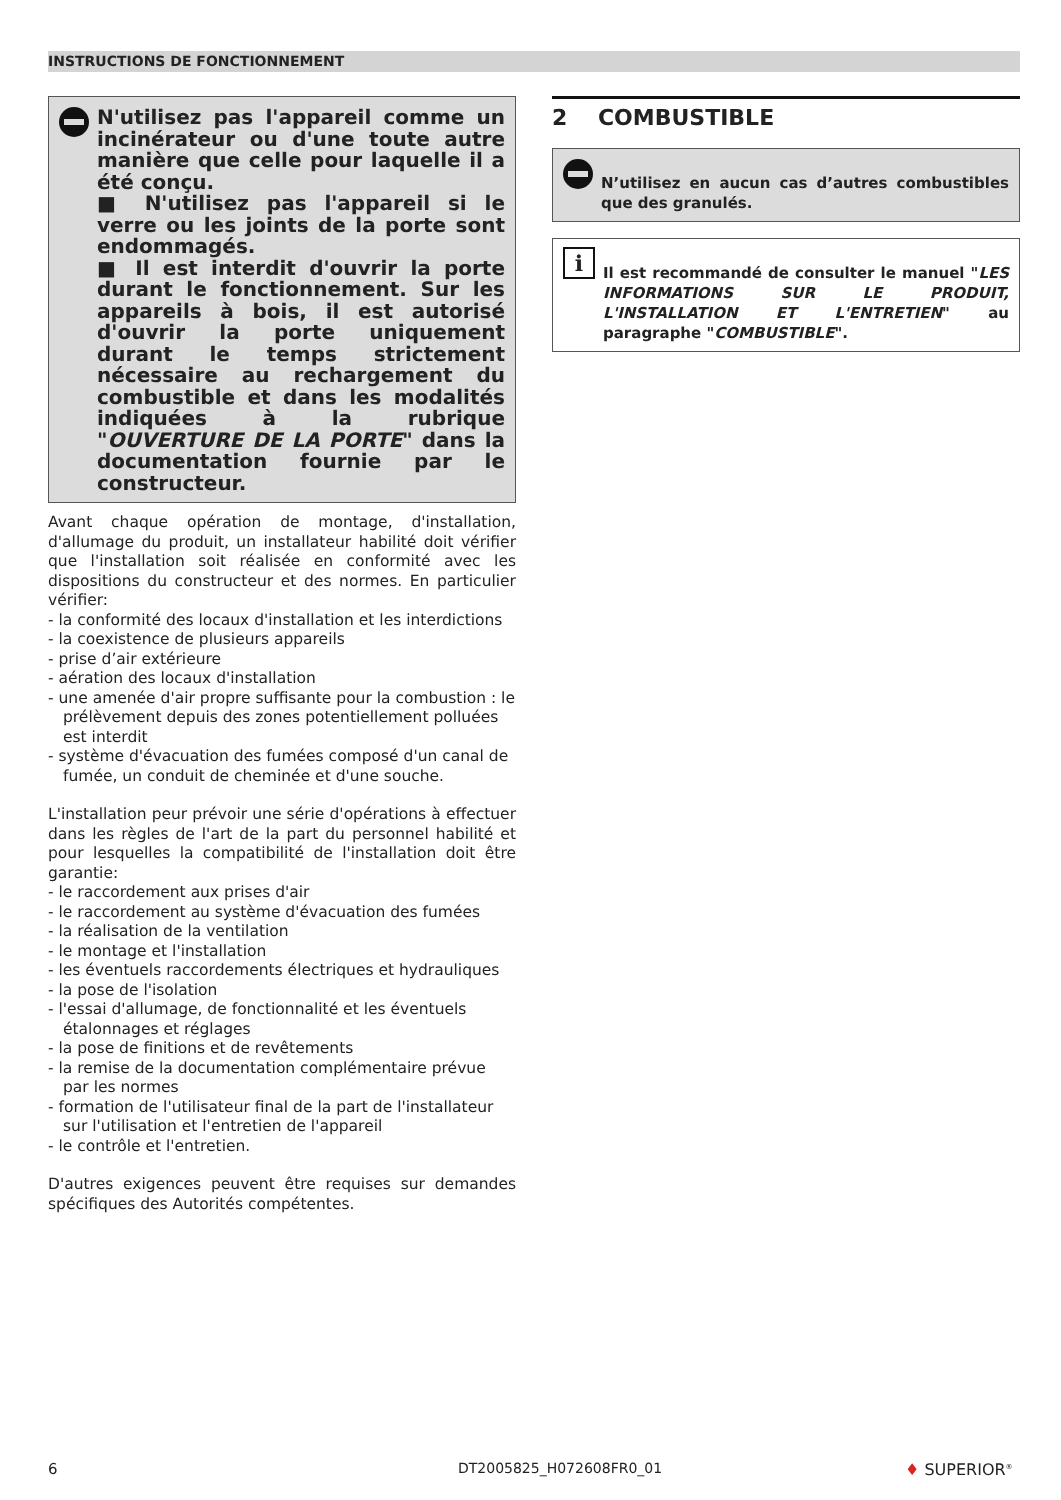INSTRUCTIONS DE FONCTIONNEMENT
N'utilisez pas l'appareil comme un incinérateur ou d'une toute autre manière que celle pour laquelle il a été conçu.
■ N'utilisez pas l'appareil si le verre ou les joints de la porte sont endommagés.
■ Il est interdit d'ouvrir la porte durant le fonctionnement. Sur les appareils à bois, il est autorisé d'ouvrir la porte uniquement durant le temps strictement nécessaire au rechargement du combustible et dans les modalités indiquées à la rubrique "OUVERTURE DE LA PORTE" dans la documentation fournie par le constructeur.
Avant chaque opération de montage, d'installation, d'allumage du produit, un installateur habilité doit vérifier que l'installation soit réalisée en conformité avec les dispositions du constructeur et des normes. En particulier vérifier:
- la conformité des locaux d'installation et les interdictions
- la coexistence de plusieurs appareils
- prise d’air extérieure
- aération des locaux d'installation
- une amenée d'air propre suffisante pour la combustion : le prélèvement depuis des zones potentiellement polluées est interdit
- système d'évacuation des fumées composé d'un canal de fumée, un conduit de cheminée et d'une souche.
L'installation peur prévoir une série d'opérations à effectuer dans les règles de l'art de la part du personnel habilité et pour lesquelles la compatibilité de l'installation doit être garantie:
- le raccordement aux prises d'air
- le raccordement au système d'évacuation des fumées
- la réalisation de la ventilation
- le montage et l'installation
- les éventuels raccordements électriques et hydrauliques
- la pose de l'isolation
- l'essai d'allumage, de fonctionnalité et les éventuels étalonnages et réglages
- la pose de finitions et de revêtements
- la remise de la documentation complémentaire prévue par les normes
- formation de l'utilisateur final de la part de l'installateur sur l'utilisation et l'entretien de l'appareil
- le contrôle et l'entretien.
D'autres exigences peuvent être requises sur demandes spécifiques des Autorités compétentes.
2 COMBUSTIBLE
N’utilisez en aucun cas d’autres combustibles que des granulés.
i
Il est recommandé de consulter le manuel "LES INFORMATIONS SUR LE PRODUIT, L'INSTALLATION ET L'ENTRETIEN" au paragraphe "COMBUSTIBLE".
6 DT2005825_H072608FR0_01 ♦ SUPERIOR<sup>®</sup>